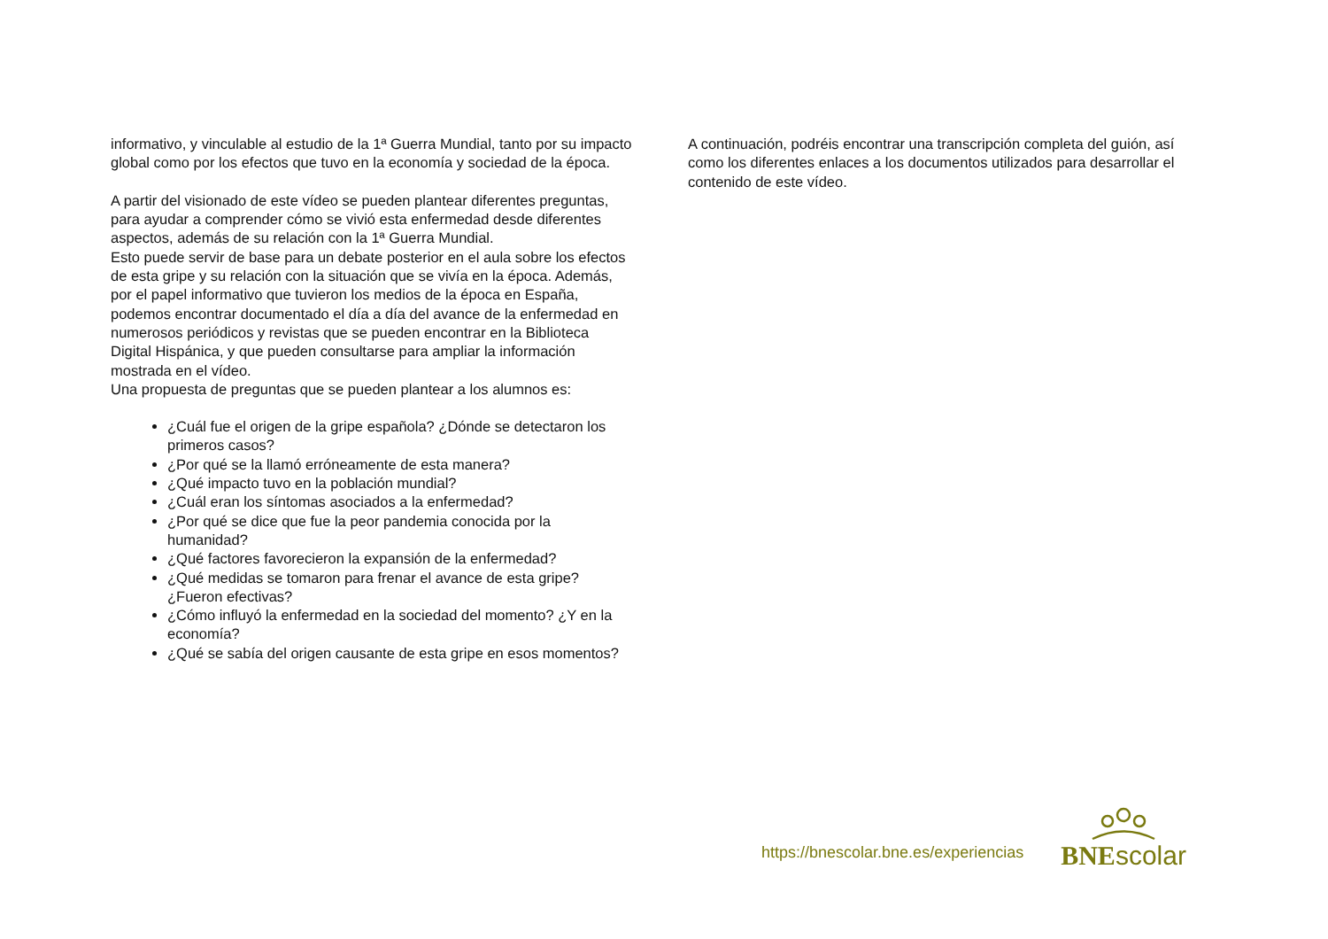informativo, y vinculable al estudio de la 1ª Guerra Mundial, tanto por su impacto global como por los efectos que tuvo en la economía y sociedad de la época.
A partir del visionado de este vídeo se pueden plantear diferentes preguntas, para ayudar a comprender cómo se vivió esta enfermedad desde diferentes aspectos, además de su relación con la 1ª Guerra Mundial.
Esto puede servir de base para un debate posterior en el aula sobre los efectos de esta gripe y su relación con la situación que se vivía en la época. Además, por el papel informativo que tuvieron los medios de la época en España, podemos encontrar documentado el día a día del avance de la enfermedad en numerosos periódicos y revistas que se pueden encontrar en la Biblioteca Digital Hispánica, y que pueden consultarse para ampliar la información mostrada en el vídeo.
Una propuesta de preguntas que se pueden plantear a los alumnos es:
¿Cuál fue el origen de la gripe española? ¿Dónde se detectaron los primeros casos?
¿Por qué se la llamó erróneamente de esta manera?
¿Qué impacto tuvo en la población mundial?
¿Cuál eran los síntomas asociados a la enfermedad?
¿Por qué se dice que fue la peor pandemia conocida por la humanidad?
¿Qué factores favorecieron la expansión de la enfermedad?
¿Qué medidas se tomaron para frenar el avance de esta gripe? ¿Fueron efectivas?
¿Cómo influyó la enfermedad en la sociedad del momento? ¿Y en la economía?
¿Qué se sabía del origen causante de esta gripe en esos momentos?
A continuación, podréis encontrar una transcripción completa del guión, así como los diferentes enlaces a los documentos utilizados para desarrollar el contenido de este vídeo.
https://bnescolar.bne.es/experiencias
BNE scolar